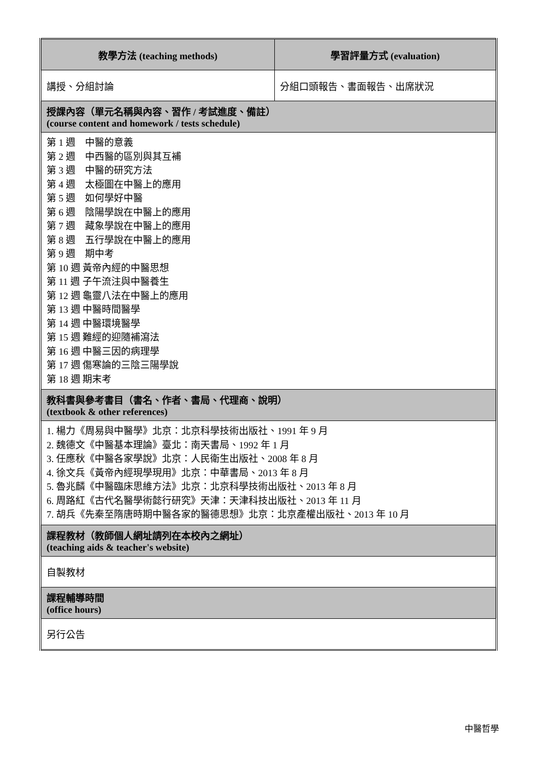| 教學方法 (teaching methods) | 學習評量方式 (evaluation) |
| --- | --- |
| 講授、分組討論 | 分組口頭報告、書面報告、出席狀況 |
| 授課內容（單元名稱與內容、習作 / 考試進度、備註） (course content and homework / tests schedule) | |
| 第 1 週 中醫的意義 第 2 週 中西醫的區別與其互補 第 3 週 中醫的研究方法 第 4 週 太極圖在中醫上的應用 第 5 週 如何學好中醫 第 6 週 陰陽學說在中醫上的應用 第 7 週 藏象學說在中醫上的應用 第 8 週 五行學說在中醫上的應用 第 9 週 期中考 第 10 週 黃帝內經的中醫思想 第 11 週 子午流注與中醫養生 第 12 週 龜靈八法在中醫上的應用 第 13 週 中醫時間醫學 第 14 週 中醫環境醫學 第 15 週 難經的迎隨補瀉法 第 16 週 中醫三因的病理學 第 17 週 傷寒論的三陰三陽學說 第 18 週 期末考 | |
| 教科書與參考書目（書名、作者、書局、代理商、說明） (textbook & other references) | |
| 1. 楊力《周易與中醫學》北京：北京科學技術出版社、1991 年 9 月 2. 魏德文《中醫基本理論》臺北：南天書局、1992 年 1 月 3. 任應秋《中醫各家學說》北京：人民衛生出版社、2008 年 8 月 4. 徐文兵《黃帝內經現學現用》北京：中華書局、2013 年 8 月 5. 魯兆麟《中醫臨床思維方法》北京：北京科學技術出版社、2013 年 8 月 6. 周路紅《古代名醫學術懿行研究》天津：天津科技出版社、2013 年 11 月 7. 胡兵《先秦至隋唐時期中醫各家的醫德思想》北京：北京產權出版社、2013 年 10 月 | |
| 課程教材（教師個人網址請列在本校內之網址） (teaching aids & teacher's website) | |
| 自製教材 | |
| 課程輔導時間 (office hours) | |
| 另行公告 | |
中醫哲學